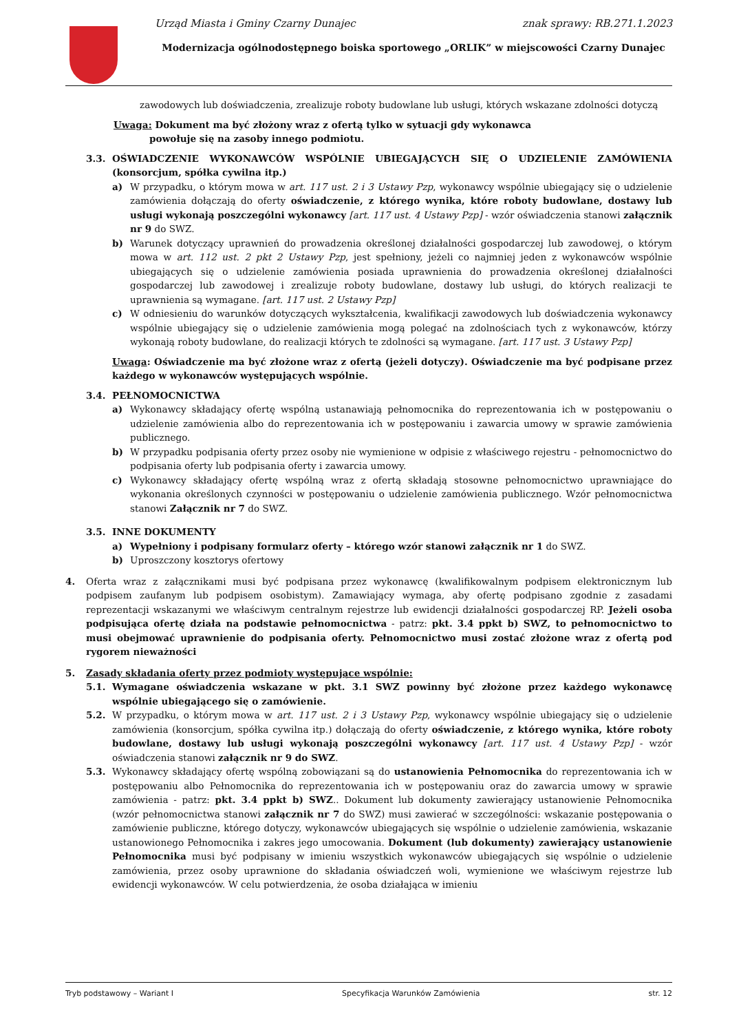Urząd Miasta i Gminy Czarny Dunajec znak sprawy: RB.271.1.2023
Modernizacja ogólnodostępnego boiska sportowego „ORLIK” w miejscowości Czarny Dunajec
zawodowych lub doświadczenia, zrealizuje roboty budowlane lub usługi, których wskazane zdolności dotyczą
Uwaga: Dokument ma być złożony wraz z ofertą tylko w sytuacji gdy wykonawca
powołuje się na zasoby innego podmiotu.
3.3. OŚWIADCZENIE WYKONAWCÓW WSPÓLNIE UBIEGAJĄCYCH SIĘ O UDZIELENIE ZAMÓWIENIA (konsorcjum, spółka cywilna itp.)
a) W przypadku, o którym mowa w art. 117 ust. 2 i 3 Ustawy Pzp, wykonawcy wspólnie ubiegający się o udzielenie zamówienia dołączają do oferty oświadczenie, z którego wynika, które roboty budowlane, dostawy lub usługi wykonają poszczególni wykonawcy [art. 117 ust. 4 Ustawy Pzp] - wzór oświadczenia stanowi załącznik nr 9 do SWZ.
b) Warunek dotyczący uprawnień do prowadzenia określonej działalności gospodarczej lub zawodowej, o którym mowa w art. 112 ust. 2 pkt 2 Ustawy Pzp, jest spełniony, jeżeli co najmniej jeden z wykonawców wspólnie ubiegających się o udzielenie zamówienia posiada uprawnienia do prowadzenia określonej działalności gospodarczej lub zawodowej i zrealizuje roboty budowlane, dostawy lub usługi, do których realizacji te uprawnienia są wymagane. [art. 117 ust. 2 Ustawy Pzp]
c) W odniesieniu do warunków dotyczących wykształcenia, kwalifikacji zawodowych lub doświadczenia wykonawcy wspólnie ubiegający się o udzielenie zamówienia mogą polegać na zdolnościach tych z wykonawców, którzy wykonają roboty budowlane, do realizacji których te zdolności są wymagane. [art. 117 ust. 3 Ustawy Pzp]
Uwaga: Oświadczenie ma być złożone wraz z ofertą (jeżeli dotyczy). Oświadczenie ma być podpisane przez każdego w wykonawców występujących wspólnie.
3.4. PEŁNOMOCNICTWA
a) Wykonawcy składający ofertę wspólną ustanawiają pełnomocnika do reprezentowania ich w postępowaniu o udzielenie zamówienia albo do reprezentowania ich w postępowaniu i zawarcia umowy w sprawie zamówienia publicznego.
b) W przypadku podpisania oferty przez osoby nie wymienione w odpisie z właściwego rejestru - pełnomocnictwo do podpisania oferty lub podpisania oferty i zawarcia umowy.
c) Wykonawcy składający ofertę wspólną wraz z ofertą składają stosowne pełnomocnictwo uprawniające do wykonania określonych czynności w postępowaniu o udzielenie zamówienia publicznego. Wzór pełnomocnictwa stanowi Załącznik nr 7 do SWZ.
3.5. INNE DOKUMENTY
a) Wypełniony i podpisany formularz oferty – którego wzór stanowi załącznik nr 1 do SWZ.
b) Uproszczony kosztorys ofertowy
4. Oferta wraz z załącznikami musi być podpisana przez wykonawcę (kwalifikowalnym podpisem elektronicznym lub podpisem zaufanym lub podpisem osobistym). Zamawiający wymaga, aby ofertę podpisano zgodnie z zasadami reprezentacji wskazanymi we właściwym centralnym rejestrze lub ewidencji działalności gospodarczej RP. Jeżeli osoba podpisująca ofertę działa na podstawie pełnomocnictwa - patrz: pkt. 3.4 ppkt b) SWZ, to pełnomocnictwo to musi obejmować uprawnienie do podpisania oferty. Pełnomocnictwo musi zostać złożone wraz z ofertą pod rygorem nieważności
5. Zasady składania oferty przez podmioty występujące wspólnie:
5.1. Wymagane oświadczenia wskazane w pkt. 3.1 SWZ powinny być złożone przez każdego wykonawcę wspólnie ubiegającego się o zamówienie.
5.2. W przypadku, o którym mowa w art. 117 ust. 2 i 3 Ustawy Pzp, wykonawcy wspólnie ubiegający się o udzielenie zamówienia (konsorcjum, spółka cywilna itp.) dołączają do oferty oświadczenie, z którego wynika, które roboty budowlane, dostawy lub usługi wykonają poszczególni wykonawcy [art. 117 ust. 4 Ustawy Pzp] - wzór oświadczenia stanowi załącznik nr 9 do SWZ.
5.3. Wykonawcy składający ofertę wspólną zobowiązani są do ustanowienia Pełnomocnika do reprezentowania ich w postępowaniu albo Pełnomocnika do reprezentowania ich w postępowaniu oraz do zawarcia umowy w sprawie zamówienia - patrz: pkt. 3.4 ppkt b) SWZ.. Dokument lub dokumenty zawierający ustanowienie Pełnomocnika (wzór pełnomocnictwa stanowi załącznik nr 7 do SWZ) musi zawierać w szczególności: wskazanie postępowania o zamówienie publiczne, którego dotyczy, wykonawców ubiegających się wspólnie o udzielenie zamówienia, wskazanie ustanowionego Pełnomocnika i zakres jego umocowania. Dokument (lub dokumenty) zawierający ustanowienie Pełnomocnika musi być podpisany w imieniu wszystkich wykonawców ubiegających się wspólnie o udzielenie zamówienia, przez osoby uprawnione do składania oświadczeń woli, wymienione we właściwym rejestrze lub ewidencji wykonawców. W celu potwierdzenia, że osoba działająca w imieniu
Tryb podstawowy – Wariant I Specyfikacja Warunków Zamówienia str. 12